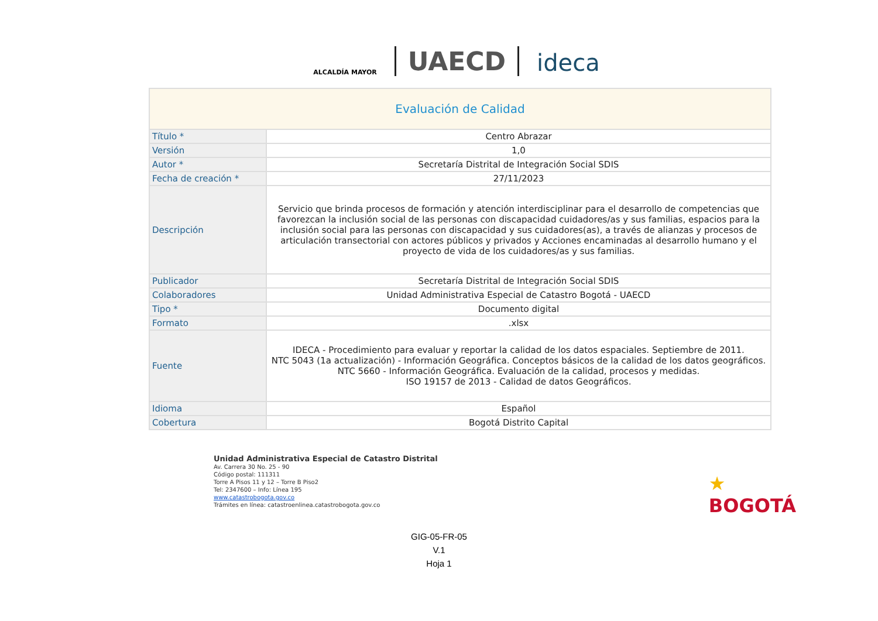ALCALDÍA MAYOR
UAECD
ideca
| Evaluación de Calidad | |
| --- | --- |
| Título * | Centro Abrazar |
| Versión | 1,0 |
| Autor * | Secretaría Distrital de Integración Social SDIS |
| Fecha de creación * | 27/11/2023 |
| Descripción | Servicio que brinda procesos de formación y atención interdisciplinar para el desarrollo de competencias que favorezcan la inclusión social de las personas con discapacidad cuidadores/as y sus familias, espacios para la inclusión social para las personas con discapacidad y sus cuidadores(as), a través de alianzas y procesos de articulación transectorial con actores públicos y privados y Acciones encaminadas al desarrollo humano y el proyecto de vida de los cuidadores/as y sus familias. |
| Publicador | Secretaría Distrital de Integración Social SDIS |
| Colaboradores | Unidad Administrativa Especial de Catastro Bogotá - UAECD |
| Tipo * | Documento digital |
| Formato | .xlsx |
| Fuente | IDECA - Procedimiento para evaluar y reportar la calidad de los datos espaciales. Septiembre de 2011. NTC 5043 (1a actualización) - Información Geográfica. Conceptos básicos de la calidad de los datos geográficos. NTC 5660 - Información Geográfica. Evaluación de la calidad, procesos y medidas. ISO 19157 de 2013 - Calidad de datos Geográficos. |
| Idioma | Español |
| Cobertura | Bogotá Distrito Capital |
Unidad Administrativa Especial de Catastro Distrital
Av. Carrera 30 No. 25 - 90
Código postal: 111311
Torre A Pisos 11 y 12 – Torre B Piso2
Tel: 2347600 – Info: Línea 195
www.catastrobogota.gov.co
Trámites en línea: catastroenlinea.catastrobogota.gov.co
★
BOGOTÁ
GIG-05-FR-05
V.1
Hoja 1